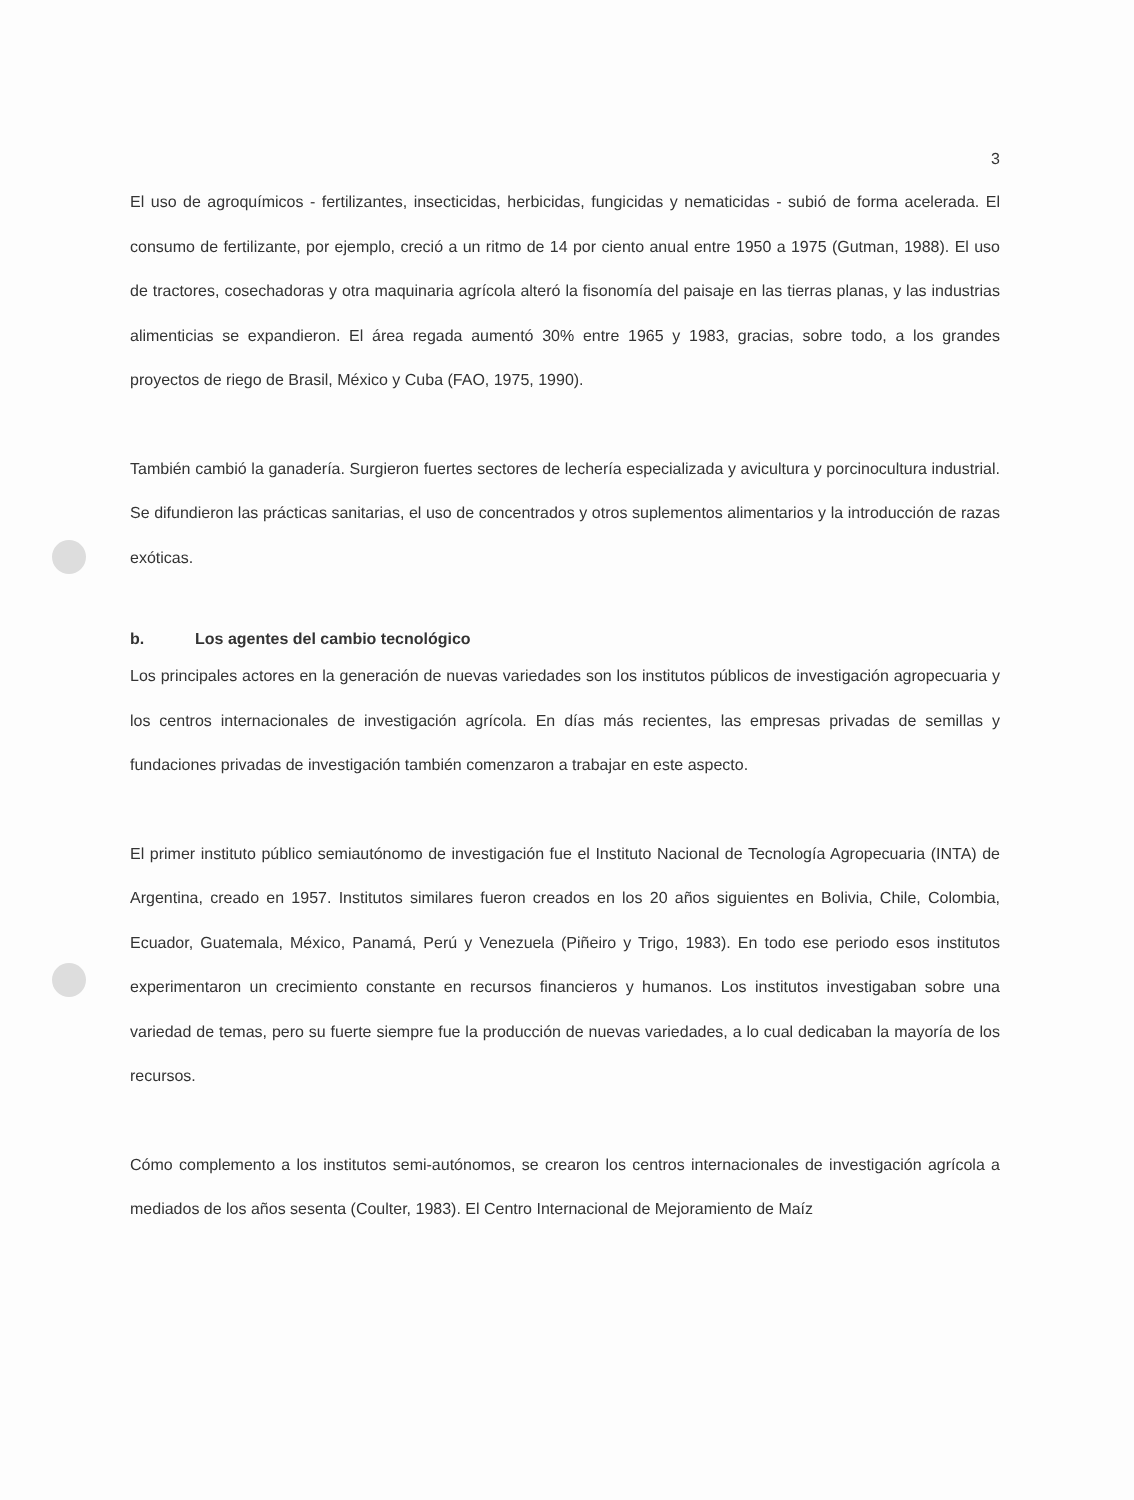3
El uso de agroquímicos - fertilizantes, insecticidas, herbicidas, fungicidas y nematicidas - subió de forma acelerada. El consumo de fertilizante, por ejemplo, creció a un ritmo de 14 por ciento anual entre 1950 a 1975 (Gutman, 1988). El uso de tractores, cosechadoras y otra maquinaria agrícola alteró la fisonomía del paisaje en las tierras planas, y las industrias alimenticias se expandieron. El área regada aumentó 30% entre 1965 y 1983, gracias, sobre todo, a los grandes proyectos de riego de Brasil, México y Cuba (FAO, 1975, 1990).
También cambió la ganadería. Surgieron fuertes sectores de lechería especializada y avicultura y porcinocultura industrial. Se difundieron las prácticas sanitarias, el uso de concentrados y otros suplementos alimentarios y la introducción de razas exóticas.
b. Los agentes del cambio tecnológico
Los principales actores en la generación de nuevas variedades son los institutos públicos de investigación agropecuaria y los centros internacionales de investigación agrícola. En días más recientes, las empresas privadas de semillas y fundaciones privadas de investigación también comenzaron a trabajar en este aspecto.
El primer instituto público semiautónomo de investigación fue el Instituto Nacional de Tecnología Agropecuaria (INTA) de Argentina, creado en 1957. Institutos similares fueron creados en los 20 años siguientes en Bolivia, Chile, Colombia, Ecuador, Guatemala, México, Panamá, Perú y Venezuela (Piñeiro y Trigo, 1983). En todo ese periodo esos institutos experimentaron un crecimiento constante en recursos financieros y humanos. Los institutos investigaban sobre una variedad de temas, pero su fuerte siempre fue la producción de nuevas variedades, a lo cual dedicaban la mayoría de los recursos.
Cómo complemento a los institutos semi-autónomos, se crearon los centros internacionales de investigación agrícola a mediados de los años sesenta (Coulter, 1983). El Centro Internacional de Mejoramiento de Maíz